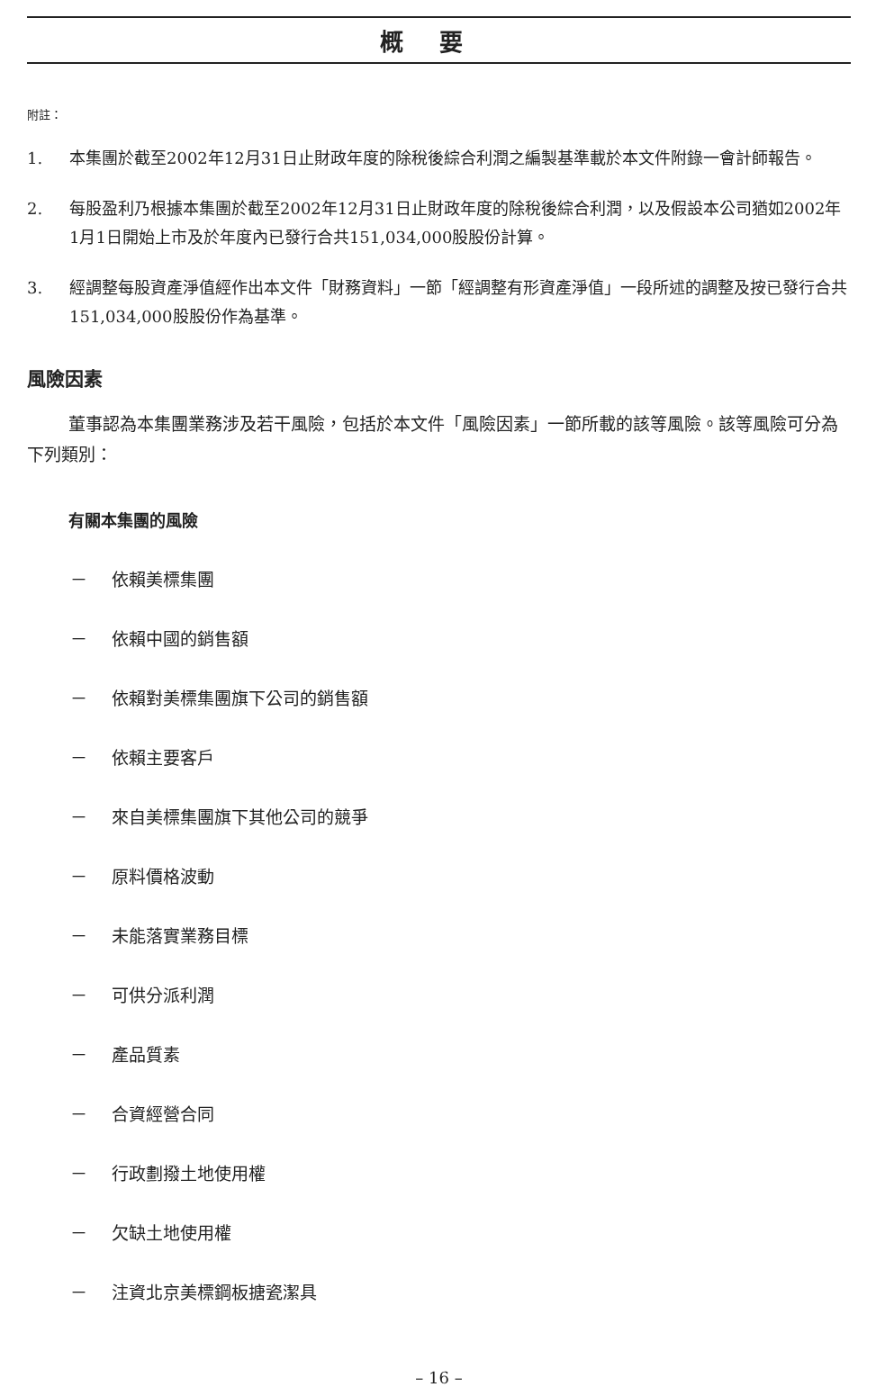概要
附註：
1. 本集團於截至2002年12月31日止財政年度的除稅後綜合利潤之編製基準載於本文件附錄一會計師報告。
2. 每股盈利乃根據本集團於截至2002年12月31日止財政年度的除稅後綜合利潤，以及假設本公司猶如2002年1月1日開始上市及於年度內已發行合共151,034,000股股份計算。
3. 經調整每股資產淨值經作出本文件「財務資料」一節「經調整有形資產淨值」一段所述的調整及按已發行合共151,034,000股股份作為基準。
風險因素
董事認為本集團業務涉及若干風險，包括於本文件「風險因素」一節所載的該等風險。該等風險可分為下列類別：
有關本集團的風險
－ 依賴美標集團
－ 依賴中國的銷售額
－ 依賴對美標集團旗下公司的銷售額
－ 依賴主要客戶
－ 來自美標集團旗下其他公司的競爭
－ 原料價格波動
－ 未能落實業務目標
－ 可供分派利潤
－ 產品質素
－ 合資經營合同
－ 行政劃撥土地使用權
－ 欠缺土地使用權
－ 注資北京美標鋼板搪瓷潔具
– 16 –